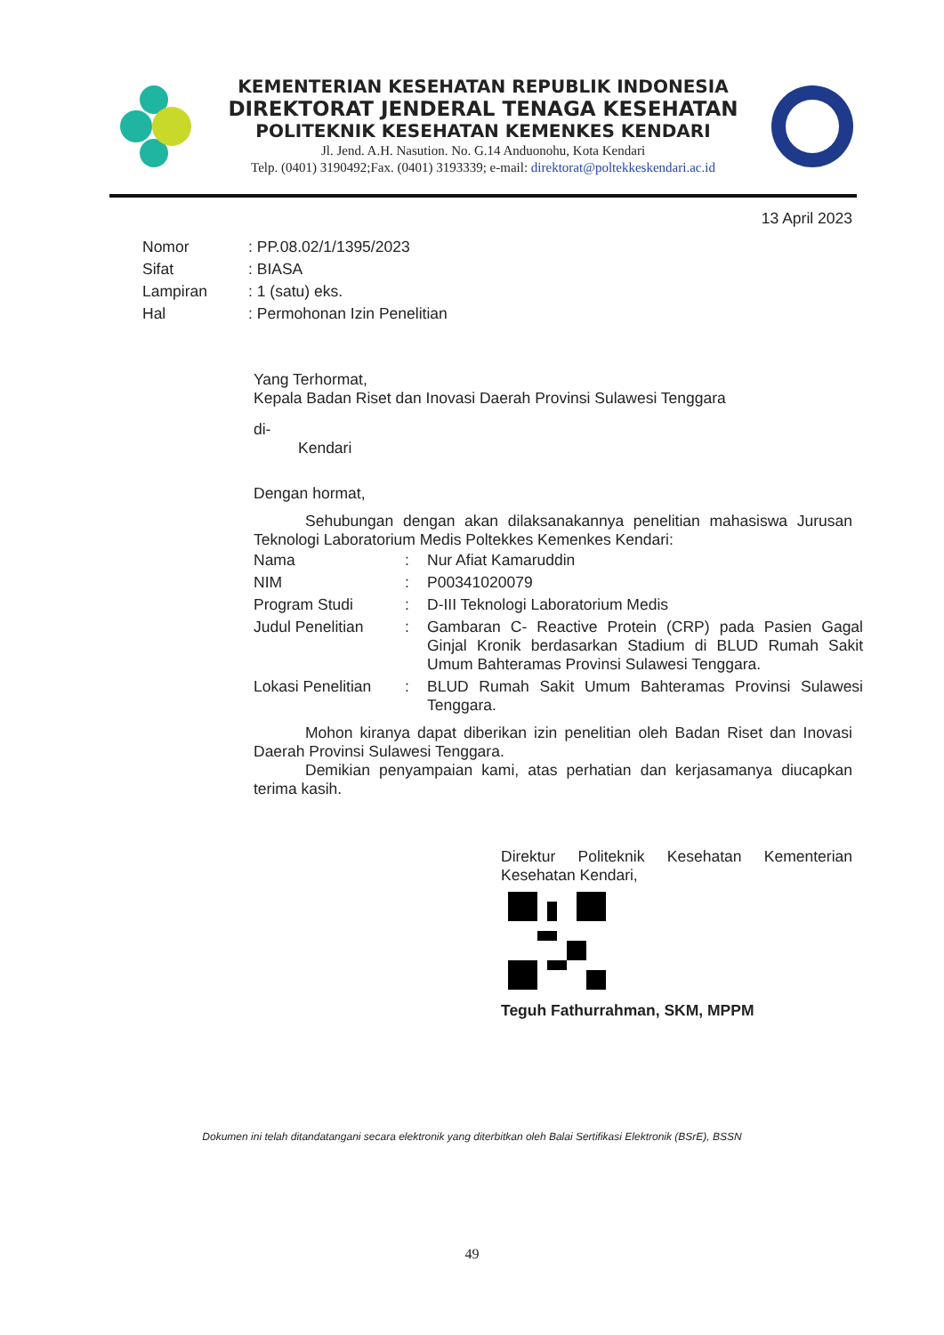KEMENTERIAN KESEHATAN REPUBLIK INDONESIA
DIREKTORAT JENDERAL TENAGA KESEHATAN
POLITEKNIK KESEHATAN KEMENKES KENDARI
Jl. Jend. A.H. Nasution. No. G.14 Anduonohu, Kota Kendari
Telp. (0401) 3190492;Fax. (0401) 3193339; e-mail: direktorat@poltekkeskendari.ac.id
13 April 2023
| Nomor | : PP.08.02/1/1395/2023 |
| Sifat | : BIASA |
| Lampiran | : 1 (satu) eks. |
| Hal | : Permohonan Izin Penelitian |
Yang Terhormat,
Kepala Badan Riset dan Inovasi Daerah Provinsi Sulawesi Tenggara
di-
Kendari
Dengan hormat,
Sehubungan dengan akan dilaksanakannya penelitian mahasiswa Jurusan Teknologi Laboratorium Medis Poltekkes Kemenkes Kendari:
| Nama | : | Nur Afiat Kamaruddin |
| NIM | : | P00341020079 |
| Program Studi | : | D-III Teknologi Laboratorium Medis |
| Judul Penelitian | : | Gambaran C- Reactive Protein (CRP) pada Pasien Gagal Ginjal Kronik berdasarkan Stadium di BLUD Rumah Sakit Umum Bahteramas Provinsi Sulawesi Tenggara. |
| Lokasi Penelitian | : | BLUD Rumah Sakit Umum Bahteramas Provinsi Sulawesi Tenggara. |
Mohon kiranya dapat diberikan izin penelitian oleh Badan Riset dan Inovasi Daerah Provinsi Sulawesi Tenggara.
Demikian penyampaian kami, atas perhatian dan kerjasamanya diucapkan terima kasih.
Direktur Politeknik Kesehatan Kementerian Kesehatan Kendari,
Teguh Fathurrahman, SKM, MPPM
Dokumen ini telah ditandatangani secara elektronik yang diterbitkan oleh Balai Sertifikasi Elektronik (BSrE), BSSN
49